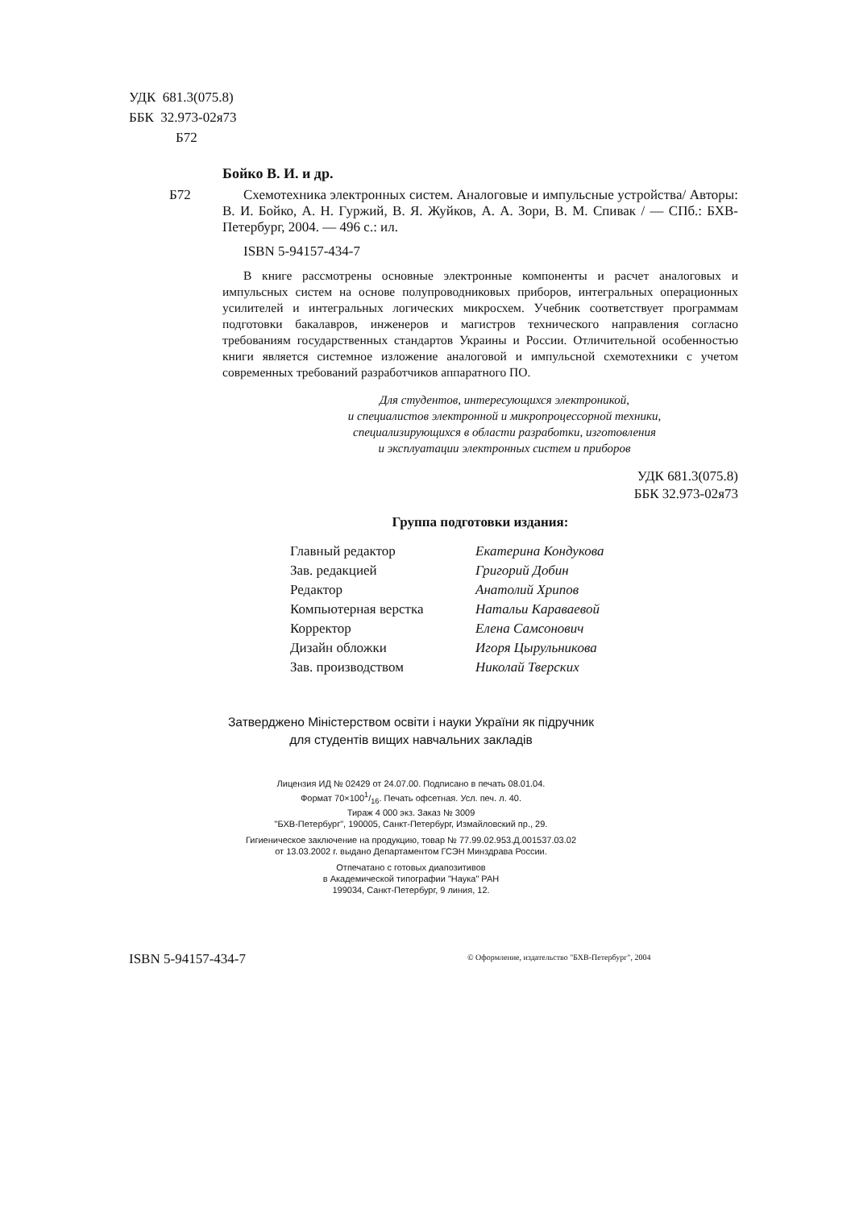УДК 681.3(075.8)
ББК 32.973-02я73
Б72
Бойко В. И. и др.
Б72 Схемотехника электронных систем. Аналоговые и импульсные устройства/ Авторы: В. И. Бойко, А. Н. Гуржий, В. Я. Жуйков, А. А. Зори, В. М. Спивак / — СПб.: БХВ-Петербург, 2004. — 496 с.: ил.
ISBN 5-94157-434-7
В книге рассмотрены основные электронные компоненты и расчет аналоговых и импульсных систем на основе полупроводниковых приборов, интегральных операционных усилителей и интегральных логических микросхем. Учебник соответствует программам подготовки бакалавров, инженеров и магистров технического направления согласно требованиям государственных стандартов Украины и России. Отличительной особенностью книги является системное изложение аналоговой и импульсной схемотехники с учетом современных требований разработчиков аппаратного ПО.
Для студентов, интересующихся электроникой,
и специалистов электронной и микропроцессорной техники,
специализирующихся в области разработки, изготовления
и эксплуатации электронных систем и приборов
УДК 681.3(075.8)
ББК 32.973-02я73
Группа подготовки издания:
Главный редактор Екатерина Кондукова Зав. редакцией Григорий Добин Редактор Анатолий Хрипов Компьютерная верстка Натальи Караваевой Корректор Елена Самсонович Дизайн обложки Игоря Цырульникова Зав. производством Николай Тверских
Затверджено Міністерством освіти і науки України як підручник
для студентів вищих навчальних закладів
Лицензия ИД № 02429 от 24.07.00. Подписано в печать 08.01.04.
Формат 70×1001/16. Печать офсетная. Усл. печ. л. 40.
Тираж 4 000 экз. Заказ № 3009
"БХВ-Петербург", 190005, Санкт-Петербург, Измайловский пр., 29.
Гигиеническое заключение на продукцию, товар № 77.99.02.953.Д.001537.03.02
от 13.03.2002 г. выдано Департаментом ГСЭН Минздрава России.
Отпечатано с готовых диапозитивов
в Академической типографии "Наука" РАН
199034, Санкт-Петербург, 9 линия, 12.
ISBN 5-94157-434-7
© Оформление, издательство "БХВ-Петербург", 2004